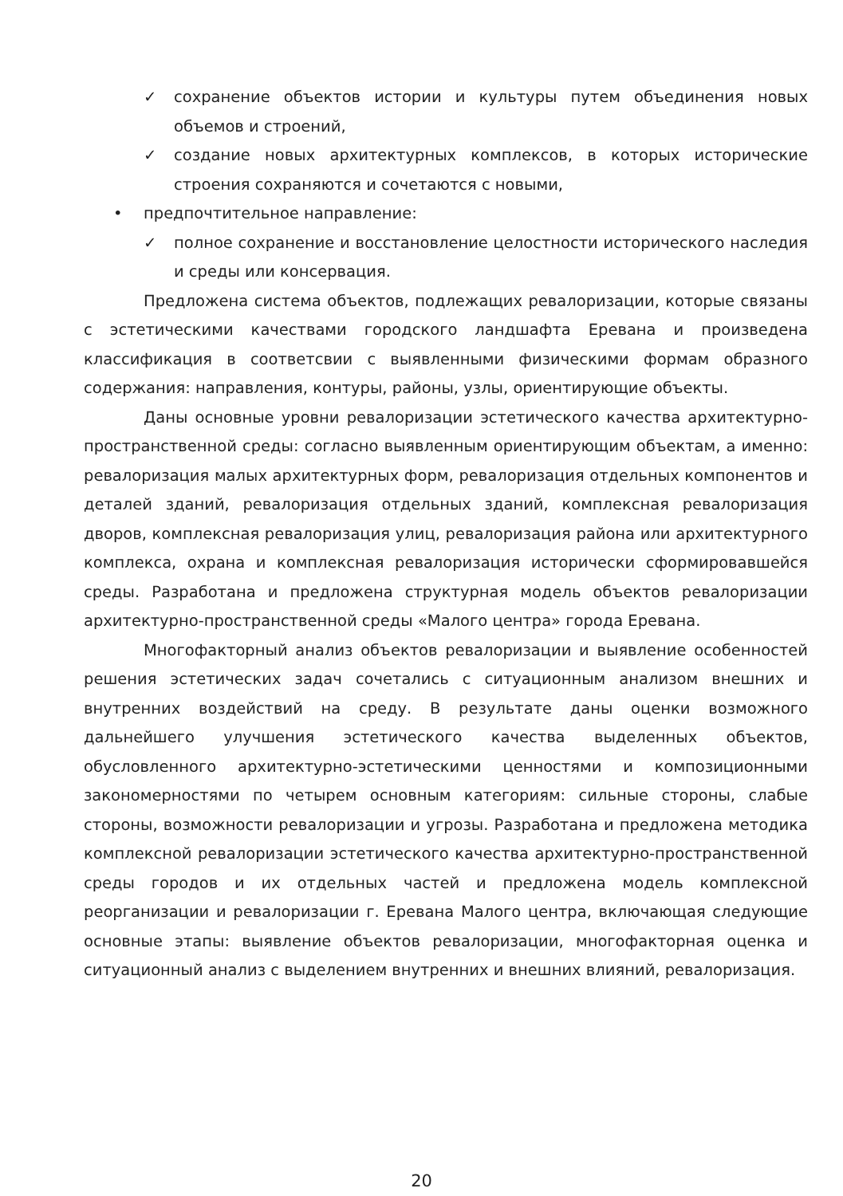✓ сохранение объектов истории и культуры путем объединения новых объемов и строений,
✓ создание новых архитектурных комплексов, в которых исторические строения сохраняются и сочетаются с новыми,
• предпочтительное направление:
✓ полное сохранение и восстановление целостности исторического наследия и среды или консервация.
Предложена система объектов, подлежащих ревалоризации, которые связаны с эстетическими качествами городского ландшафта Еревана и произведена классификация в соответсвии с выявленными физическими формам образного содержания: направления, контуры, районы, узлы, ориентирующие объекты.
Даны основные уровни ревалоризации эстетического качества архитектурно-пространственной среды: согласно выявленным ориентирующим объектам, а именно: ревалоризация малых архитектурных форм, ревалоризация отдельных компонентов и деталей зданий, ревалоризация отдельных зданий, комплексная ревалоризация дворов, комплексная ревалоризация улиц, ревалоризация района или архитектурного комплекса, охрана и комплексная ревалоризация исторически сформировавшейся среды. Разработана и предложена структурная модель объектов ревалоризации архитектурно-пространственной среды «Малого центра» города Еревана.
Многофакторный анализ объектов ревалоризации и выявление особенностей решения эстетических задач сочетались с ситуационным анализом внешних и внутренних воздействий на среду. В результате даны оценки возможного дальнейшего улучшения эстетического качества выделенных объектов, обусловленного архитектурно-эстетическими ценностями и композиционными закономерностями по четырем основным категориям: сильные стороны, слабые стороны, возможности ревалоризации и угрозы. Разработана и предложена методика комплексной ревалоризации эстетического качества архитектурно-пространственной среды городов и их отдельных частей и предложена модель комплексной реорганизации и ревалоризации г. Еревана Малого центра, включающая следующие основные этапы: выявление объектов ревалоризации, многофакторная оценка и ситуационный анализ с выделением внутренних и внешних влияний, ревалоризация.
20